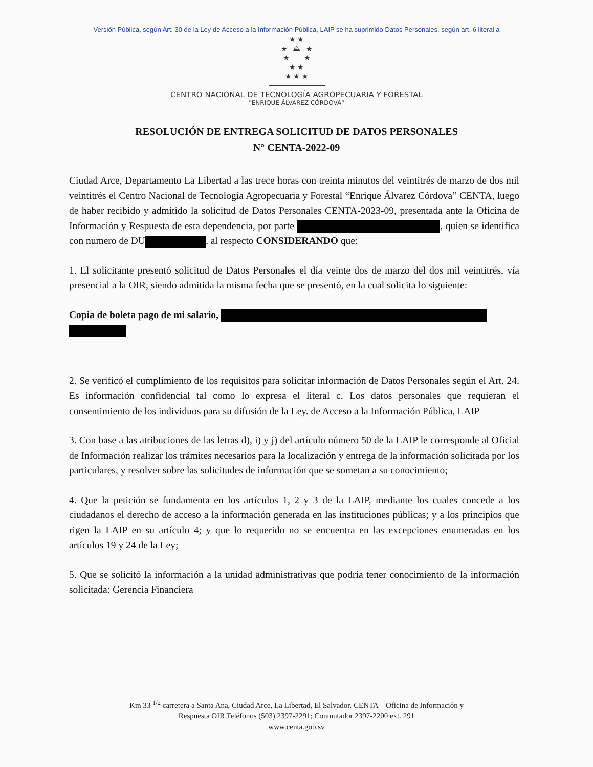Versión Pública, según Art. 30 de la Ley de Acceso a la Información Pública, LAIP se ha suprimido Datos Personales, según art. 6 literal a
★ ★
★ ⛰ ★
★ ★
★ ★
★ ★ ★
CENTRO NACIONAL DE TECNOLOGÍA AGROPECUARIA Y FORESTAL
"ENRIQUE ÁLVAREZ CÓRDOVA"
RESOLUCIÓN DE ENTREGA SOLICITUD DE DATOS PERSONALES
N° CENTA-2022-09
Ciudad Arce, Departamento La Libertad a las trece horas con treinta minutos del veintitrés de marzo de dos mil veintitrés el Centro Nacional de Tecnología Agropecuaria y Forestal “Enrique Álvarez Córdova” CENTA, luego de haber recibido y admitido la solicitud de Datos Personales CENTA-2023-09, presentada ante la Oficina de Información y Respuesta de esta dependencia, por parte , quien se identifica con numero de DU , al respecto CONSIDERANDO que:
1. El solicitante presentó solicitud de Datos Personales el día veinte dos de marzo del dos mil veintitrés, vía presencial a la OIR, siendo admitida la misma fecha que se presentó, en la cual solicita lo siguiente:
Copia de boleta pago de mi salario,
2. Se verificó el cumplimiento de los requisitos para solicitar información de Datos Personales según el Art. 24. Es información confidencial tal como lo expresa el literal c. Los datos personales que requieran el consentimiento de los individuos para su difusión de la Ley. de Acceso a la Información Pública, LAIP
3. Con base a las atribuciones de las letras d), i) y j) del artículo número 50 de la LAIP le corresponde al Oficial de Información realizar los trámites necesarios para la localización y entrega de la información solicitada por los particulares, y resolver sobre las solicitudes de información que se sometan a su conocimiento;
4. Que la petición se fundamenta en los artículos 1, 2 y 3 de la LAIP, mediante los cuales concede a los ciudadanos el derecho de acceso a la información generada en las instituciones públicas; y a los principios que rigen la LAIP en su artículo 4; y que lo requerido no se encuentra en las excepciones enumeradas en los artículos 19 y 24 de la Ley;
5. Que se solicitó la información a la unidad administrativas que podría tener conocimiento de la información solicitada: Gerencia Financiera
Km 33 <sup>1/2</sup> carretera a Santa Ana, Ciudad Arce, La Libertad, El Salvador. CENTA – Oficina de Información y
Respuesta OIR Teléfonos (503) 2397-2291; Conmutador 2397-2200 ext. 291
www.centa.gob.sv